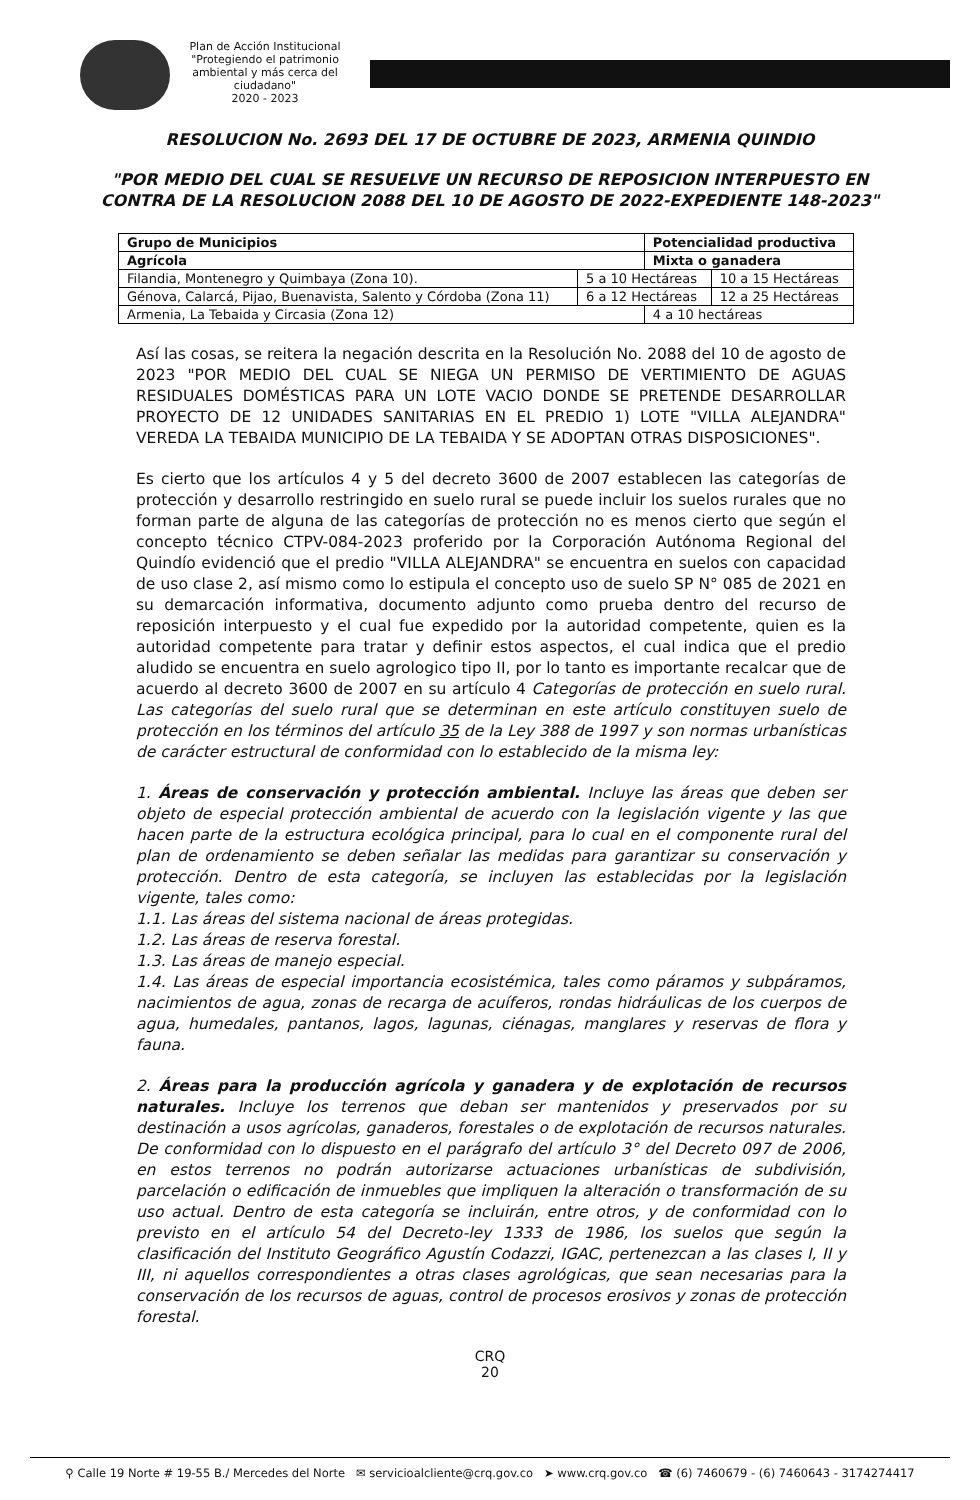Plan de Acción Institucional
"Protegiendo el patrimonio ambiental y más cerca del ciudadano"
2020 - 2023
RESOLUCION No. 2693 DEL 17 DE OCTUBRE DE 2023, ARMENIA QUINDIO
"POR MEDIO DEL CUAL SE RESUELVE UN RECURSO DE REPOSICION INTERPUESTO EN CONTRA DE LA RESOLUCION 2088 DEL 10 DE AGOSTO DE 2022-EXPEDIENTE 148-2023"
| Grupo de Municipios | | Potencialidad productiva | |
| --- | --- | --- | --- |
| Agrícola | | Mixta o ganadera | |
| Filandia, Montenegro y Quimbaya (Zona 10). | 5 a 10 Hectáreas | | 10 a 15 Hectáreas |
| Génova, Calarcá, Pijao, Buenavista, Salento y Córdoba (Zona 11) | 6 a 12 Hectáreas | | 12 a 25 Hectáreas |
| Armenia, La Tebaida y Circasia (Zona 12) | | 4 a 10 hectáreas | |
Así las cosas, se reitera la negación descrita en la Resolución No. 2088 del 10 de agosto de 2023 "POR MEDIO DEL CUAL SE NIEGA UN PERMISO DE VERTIMIENTO DE AGUAS RESIDUALES DOMÉSTICAS PARA UN LOTE VACIO DONDE SE PRETENDE DESARROLLAR PROYECTO DE 12 UNIDADES SANITARIAS EN EL PREDIO 1) LOTE "VILLA ALEJANDRA" VEREDA LA TEBAIDA MUNICIPIO DE LA TEBAIDA Y SE ADOPTAN OTRAS DISPOSICIONES".
Es cierto que los artículos 4 y 5 del decreto 3600 de 2007 establecen las categorías de protección y desarrollo restringido en suelo rural se puede incluir los suelos rurales que no forman parte de alguna de las categorías de protección no es menos cierto que según el concepto técnico CTPV-084-2023 proferido por la Corporación Autónoma Regional del Quindío evidenció que el predio "VILLA ALEJANDRA" se encuentra en suelos con capacidad de uso clase 2, así mismo como lo estipula el concepto uso de suelo SP N° 085 de 2021 en su demarcación informativa, documento adjunto como prueba dentro del recurso de reposición interpuesto y el cual fue expedido por la autoridad competente, quien es la autoridad competente para tratar y definir estos aspectos, el cual indica que el predio aludido se encuentra en suelo agrologico tipo II, por lo tanto es importante recalcar que de acuerdo al decreto 3600 de 2007 en su artículo 4 Categorías de protección en suelo rural. Las categorías del suelo rural que se determinan en este artículo constituyen suelo de protección en los términos del artículo 35 de la Ley 388 de 1997 y son normas urbanísticas de carácter estructural de conformidad con lo establecido de la misma ley:
1. Áreas de conservación y protección ambiental. Incluye las áreas que deben ser objeto de especial protección ambiental de acuerdo con la legislación vigente y las que hacen parte de la estructura ecológica principal, para lo cual en el componente rural del plan de ordenamiento se deben señalar las medidas para garantizar su conservación y protección. Dentro de esta categoría, se incluyen las establecidas por la legislación vigente, tales como:
1.1. Las áreas del sistema nacional de áreas protegidas.
1.2. Las áreas de reserva forestal.
1.3. Las áreas de manejo especial.
1.4. Las áreas de especial importancia ecosistémica, tales como páramos y subpáramos, nacimientos de agua, zonas de recarga de acuíferos, rondas hidráulicas de los cuerpos de agua, humedales, pantanos, lagos, lagunas, ciénagas, manglares y reservas de flora y fauna.
2. Áreas para la producción agrícola y ganadera y de explotación de recursos naturales. Incluye los terrenos que deban ser mantenidos y preservados por su destinación a usos agrícolas, ganaderos, forestales o de explotación de recursos naturales. De conformidad con lo dispuesto en el parágrafo del artículo 3° del Decreto 097 de 2006, en estos terrenos no podrán autorizarse actuaciones urbanísticas de subdivisión, parcelación o edificación de inmuebles que impliquen la alteración o transformación de su uso actual. Dentro de esta categoría se incluirán, entre otros, y de conformidad con lo previsto en el artículo 54 del Decreto-ley 1333 de 1986, los suelos que según la clasificación del Instituto Geográfico Agustín Codazzi, IGAC, pertenezcan a las clases I, II y III, ni aquellos correspondientes a otras clases agrológicas, que sean necesarias para la conservación de los recursos de aguas, control de procesos erosivos y zonas de protección forestal.
CRQ
20
⚲ Calle 19 Norte # 19-55 B./ Mercedes del Norte ✉ servicioalcliente@crq.gov.co ➤ www.crq.gov.co ☎ (6) 7460679 - (6) 7460643 - 3174274417